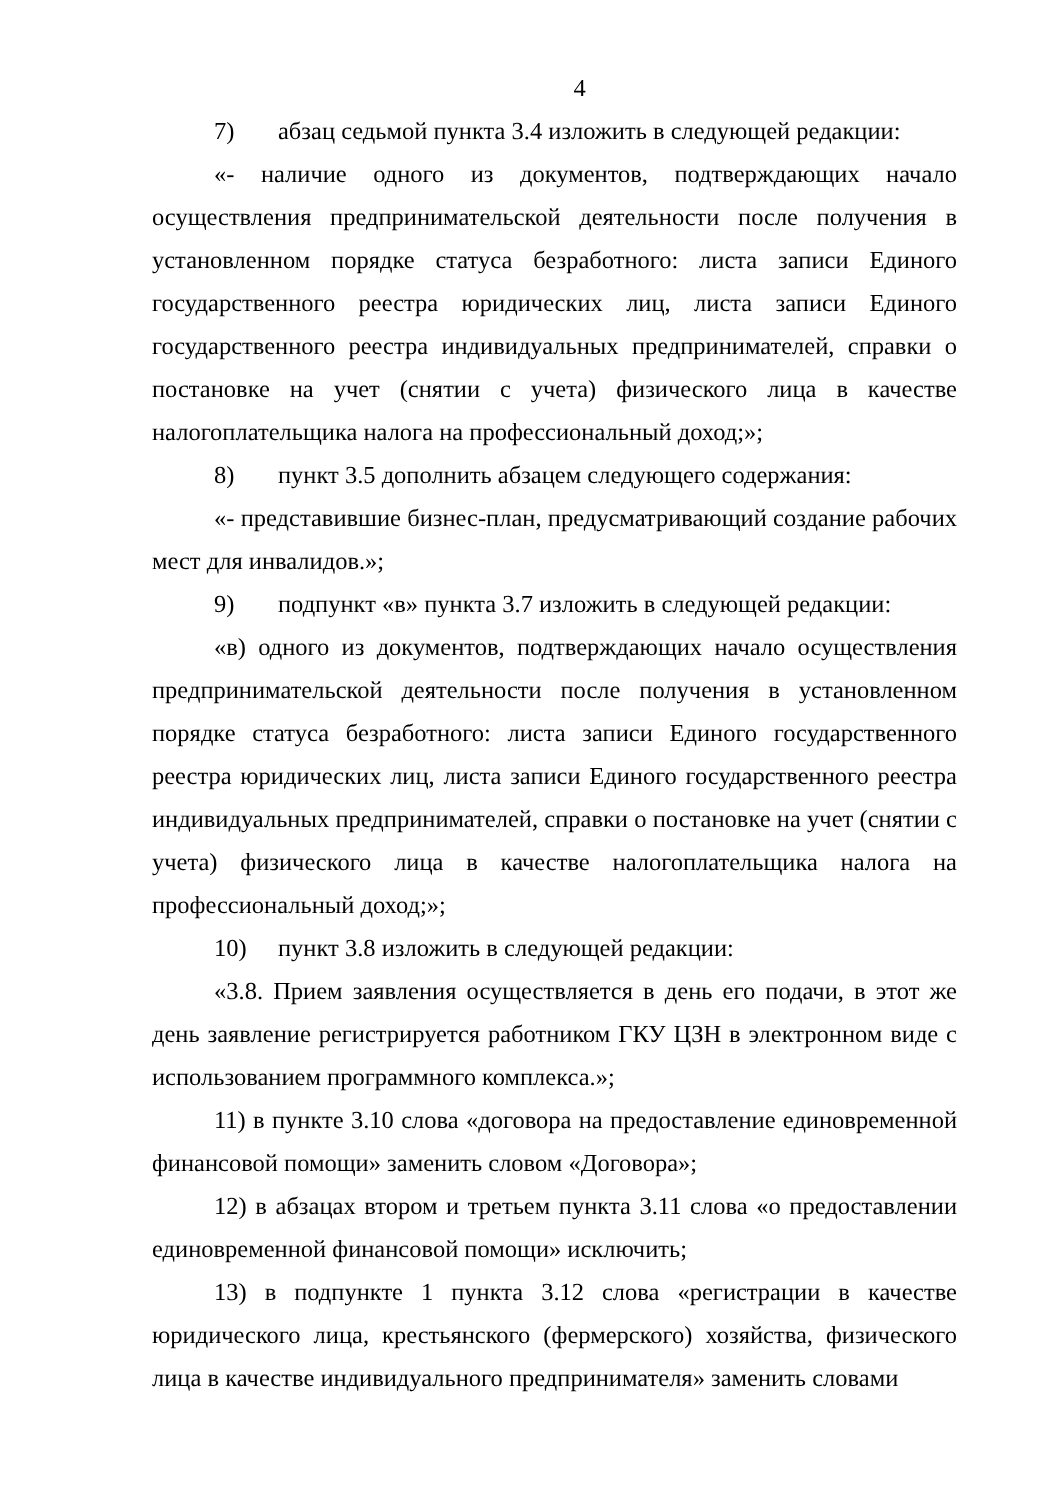4
7) абзац седьмой пункта 3.4 изложить в следующей редакции:
«- наличие одного из документов, подтверждающих начало осуществления предпринимательской деятельности после получения в установленном порядке статуса безработного: листа записи Единого государственного реестра юридических лиц, листа записи Единого государственного реестра индивидуальных предпринимателей, справки о постановке на учет (снятии с учета) физического лица в качестве налогоплательщика налога на профессиональный доход;»;
8) пункт 3.5 дополнить абзацем следующего содержания:
«- представившие бизнес-план, предусматривающий создание рабочих мест для инвалидов.»;
9) подпункт «в» пункта 3.7 изложить в следующей редакции:
«в) одного из документов, подтверждающих начало осуществления предпринимательской деятельности после получения в установленном порядке статуса безработного: листа записи Единого государственного реестра юридических лиц, листа записи Единого государственного реестра индивидуальных предпринимателей, справки о постановке на учет (снятии с учета) физического лица в качестве налогоплательщика налога на профессиональный доход;»;
10) пункт 3.8 изложить в следующей редакции:
«3.8. Прием заявления осуществляется в день его подачи, в этот же день заявление регистрируется работником ГКУ ЦЗН в электронном виде с использованием программного комплекса.»;
11) в пункте 3.10 слова «договора на предоставление единовременной финансовой помощи» заменить словом «Договора»;
12) в абзацах втором и третьем пункта 3.11 слова «о предоставлении единовременной финансовой помощи» исключить;
13) в подпункте 1 пункта 3.12 слова «регистрации в качестве юридического лица, крестьянского (фермерского) хозяйства, физического лица в качестве индивидуального предпринимателя» заменить словами